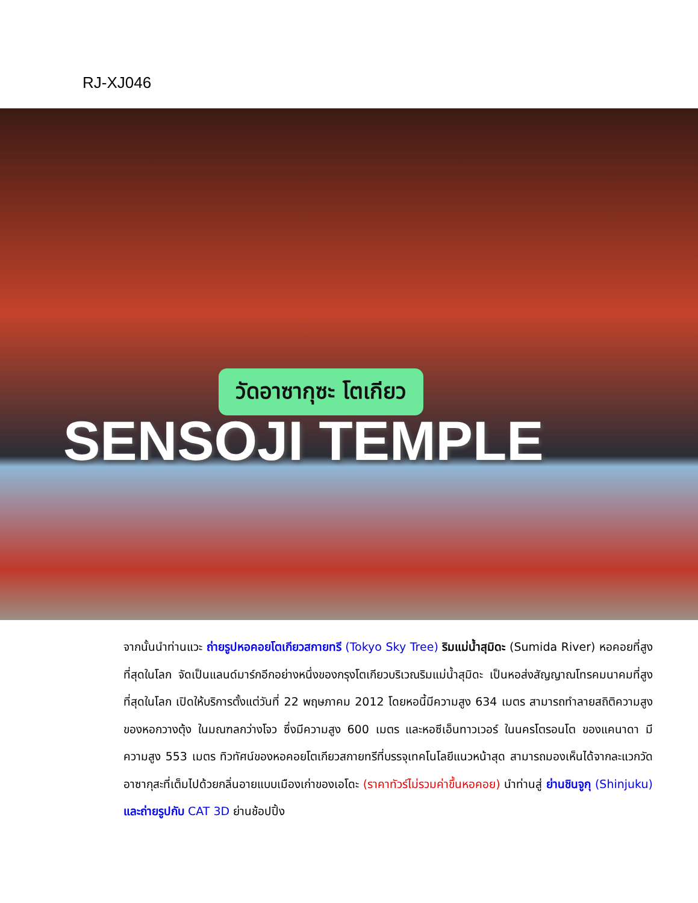RJ-XJ046
วัดอาซากุซะ โตเกียว
SENSOJI TEMPLE
จากนั้นนำท่านแวะ ถ่ายรูปหอคอยโตเกียวสกายทรี (Tokyo Sky Tree) ริมแม่น้ำสุมิดะ (Sumida River) หอคอยที่สูงที่สุดในโลก จัดเป็นแลนด์มาร์กอีกอย่างหนึ่งของกรุงโตเกียวบริเวณริมแม่น้ำสุมิดะ เป็นหอส่งสัญญาณโทรคมนาคมที่สูงที่สุดในโลก เปิดให้บริการตั้งแต่วันที่ 22 พฤษภาคม 2012 โดยหอนี้มีความสูง 634 เมตร สามารถทำลายสถิติความสูงของหอกวางตุ้ง ในมณฑลกว่างโจว ซึ่งมีความสูง 600 เมตร และหอซีเอ็นทาวเวอร์ ในนครโตรอนโต ของแคนาดา มีความสูง 553 เมตร ทิวทัศน์ของหอคอยโตเกียวสกายทรีที่บรรจุเทคโนโลยีแนวหน้าสุด สามารถมองเห็นได้จากละแวกวัดอาซากุสะที่เต็มไปด้วยกลิ่นอายแบบเมืองเก่าของเอโดะ (ราคาทัวร์ไม่รวมค่าขึ้นหอคอย) นำท่านสู่ ย่านชินจูกุ (Shinjuku) และถ่ายรูปกับ CAT 3D ย่านช้อปปิ้ง